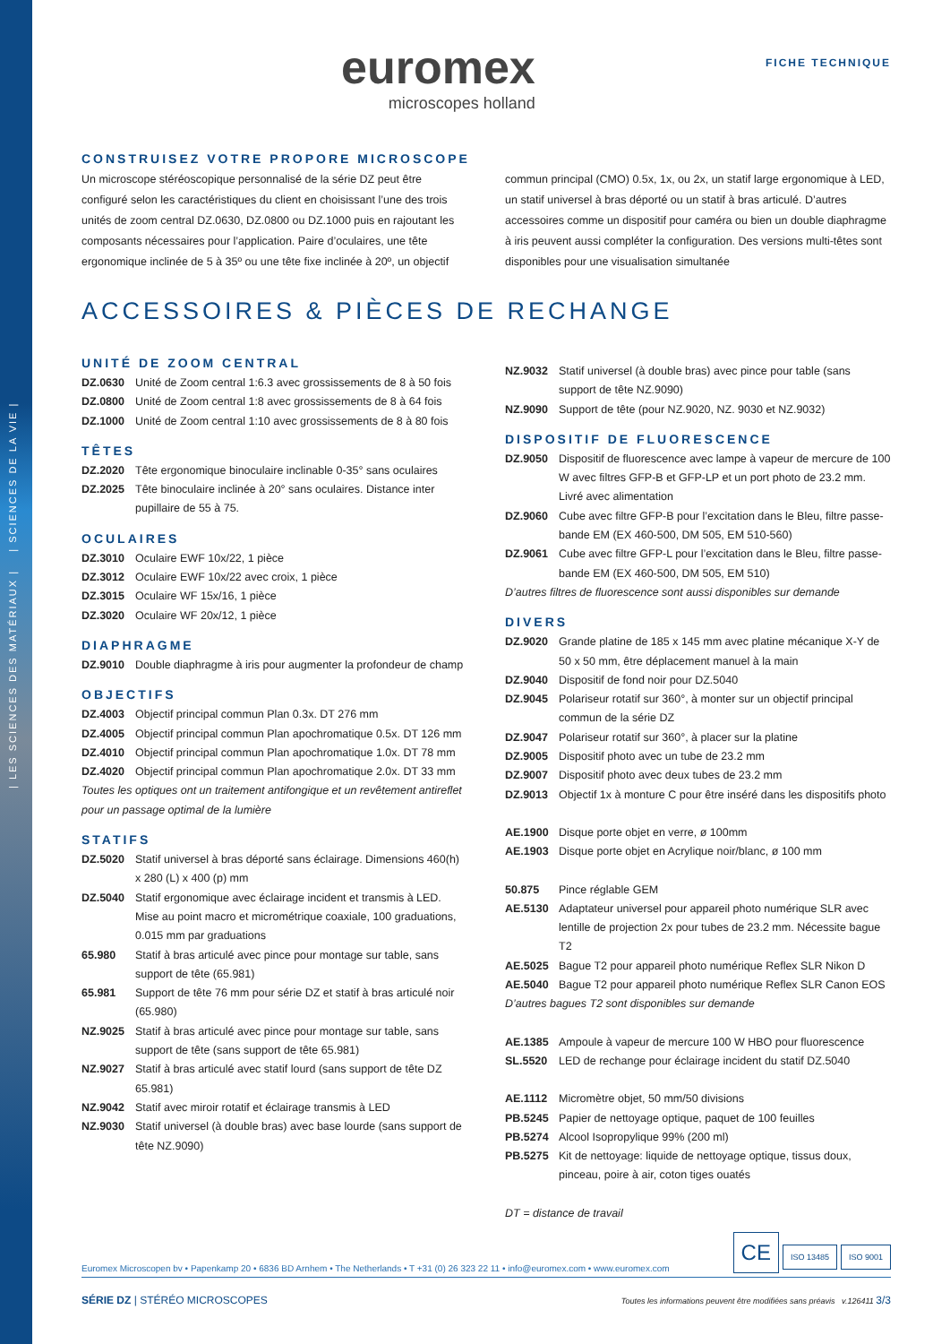| LES SCIENCES DES MATÉRIAUX | | SCIENCES DE LA VIE |
euromex
microscopes holland
FICHE TECHNIQUE
CONSTRUISEZ VOTRE PROPORE MICROSCOPE
Un microscope stéréoscopique personnalisé de la série DZ peut être configuré selon les caractéristiques du client en choisissant l’une des trois unités de zoom central DZ.0630, DZ.0800 ou DZ.1000 puis en rajoutant les composants nécessaires pour l’application. Paire d’oculaires, une tête ergonomique inclinée de 5 à 35º ou une tête fixe inclinée à 20º, un objectif
commun principal (CMO) 0.5x, 1x, ou 2x, un statif large ergonomique à LED, un statif universel à bras déporté ou un statif à bras articulé. D’autres accessoires comme un dispositif pour caméra ou bien un double diaphragme à iris peuvent aussi compléter la configuration. Des versions multi-têtes sont disponibles pour une visualisation simultanée
ACCESSOIRES & PIÈCES DE RECHANGE
UNITÉ DE ZOOM CENTRAL
DZ.0630 Unité de Zoom central 1:6.3 avec grossissements de 8 à 50 fois
DZ.0800 Unité de Zoom central 1:8 avec grossissements de 8 à 64 fois
DZ.1000 Unité de Zoom central 1:10 avec grossissements de 8 à 80 fois
TÊTES
DZ.2020 Tête ergonomique binoculaire inclinable 0-35° sans oculaires
DZ.2025 Tête binoculaire inclinée à 20° sans oculaires. Distance inter pupillaire de 55 à 75.
OCULAIRES
DZ.3010 Oculaire EWF 10x/22, 1 pièce
DZ.3012 Oculaire EWF 10x/22 avec croix, 1 pièce
DZ.3015 Oculaire WF 15x/16, 1 pièce
DZ.3020 Oculaire WF 20x/12, 1 pièce
DIAPHRAGME
DZ.9010 Double diaphragme à iris pour augmenter la profondeur de champ
OBJECTIFS
DZ.4003 Objectif principal commun Plan 0.3x. DT 276 mm
DZ.4005 Objectif principal commun Plan apochromatique 0.5x. DT 126 mm
DZ.4010 Objectif principal commun Plan apochromatique 1.0x. DT 78 mm
DZ.4020 Objectif principal commun Plan apochromatique 2.0x. DT 33 mm
Toutes les optiques ont un traitement antifongique et un revêtement antireflet pour un passage optimal de la lumière
STATIFS
DZ.5020 Statif universel à bras déporté sans éclairage. Dimensions 460(h) x 280 (L) x 400 (p) mm
DZ.5040 Statif ergonomique avec éclairage incident et transmis à LED. Mise au point macro et micrométrique coaxiale, 100 graduations, 0.015 mm par graduations
65.980 Statif à bras articulé avec pince pour montage sur table, sans support de tête (65.981)
65.981 Support de tête 76 mm pour série DZ et statif à bras articulé noir (65.980)
NZ.9025 Statif à bras articulé avec pince pour montage sur table, sans support de tête (sans support de tête 65.981)
NZ.9027 Statif à bras articulé avec statif lourd (sans support de tête DZ 65.981)
NZ.9042 Statif avec miroir rotatif et éclairage transmis à LED
NZ.9030 Statif universel (à double bras) avec base lourde (sans support de tête NZ.9090)
NZ.9032 Statif universel (à double bras) avec pince pour table (sans support de tête NZ.9090)
NZ.9090 Support de tête (pour NZ.9020, NZ. 9030 et NZ.9032)
DISPOSITIF DE FLUORESCENCE
DZ.9050 Dispositif de fluorescence avec lampe à vapeur de mercure de 100 W avec filtres GFP-B et GFP-LP et un port photo de 23.2 mm. Livré avec alimentation
DZ.9060 Cube avec filtre GFP-B pour l’excitation dans le Bleu, filtre passe-bande EM (EX 460-500, DM 505, EM 510-560)
DZ.9061 Cube avec filtre GFP-L pour l’excitation dans le Bleu, filtre passe-bande EM (EX 460-500, DM 505, EM 510)
D’autres filtres de fluorescence sont aussi disponibles sur demande
DIVERS
DZ.9020 Grande platine de 185 x 145 mm avec platine mécanique X-Y de 50 x 50 mm, être déplacement manuel à la main
DZ.9040 Dispositif de fond noir pour DZ.5040
DZ.9045 Polariseur rotatif sur 360°, à monter sur un objectif principal commun de la série DZ
DZ.9047 Polariseur rotatif sur 360°, à placer sur la platine
DZ.9005 Dispositif photo avec un tube de 23.2 mm
DZ.9007 Dispositif photo avec deux tubes de 23.2 mm
DZ.9013 Objectif 1x à monture C pour être inséré dans les dispositifs photo
AE.1900 Disque porte objet en verre, ø 100mm
AE.1903 Disque porte objet en Acrylique noir/blanc, ø 100 mm
50.875 Pince réglable GEM
AE.5130 Adaptateur universel pour appareil photo numérique SLR avec lentille de projection 2x pour tubes de 23.2 mm. Nécessite bague T2
AE.5025 Bague T2 pour appareil photo numérique Reflex SLR Nikon D
AE.5040 Bague T2 pour appareil photo numérique Reflex SLR Canon EOS
D’autres bagues T2 sont disponibles sur demande
AE.1385 Ampoule à vapeur de mercure 100 W HBO pour fluorescence
SL.5520 LED de rechange pour éclairage incident du statif DZ.5040
AE.1112 Micromètre objet, 50 mm/50 divisions
PB.5245 Papier de nettoyage optique, paquet de 100 feuilles
PB.5274 Alcool Isopropylique 99% (200 ml)
PB.5275 Kit de nettoyage: liquide de nettoyage optique, tissus doux, pinceau, poire à air, coton tiges ouatés
DT = distance de travail
Euromex Microscopen bv • Papenkamp 20 • 6836 BD Arnhem • The Netherlands • T +31 (0) 26 323 22 11 • info@euromex.com • www.euromex.com CE ISO 13485 ISO 9001
SÉRIE DZ | STÉRÉO MICROSCOPES Toutes les informations peuvent être modifiées sans préavis v.126411 3/3